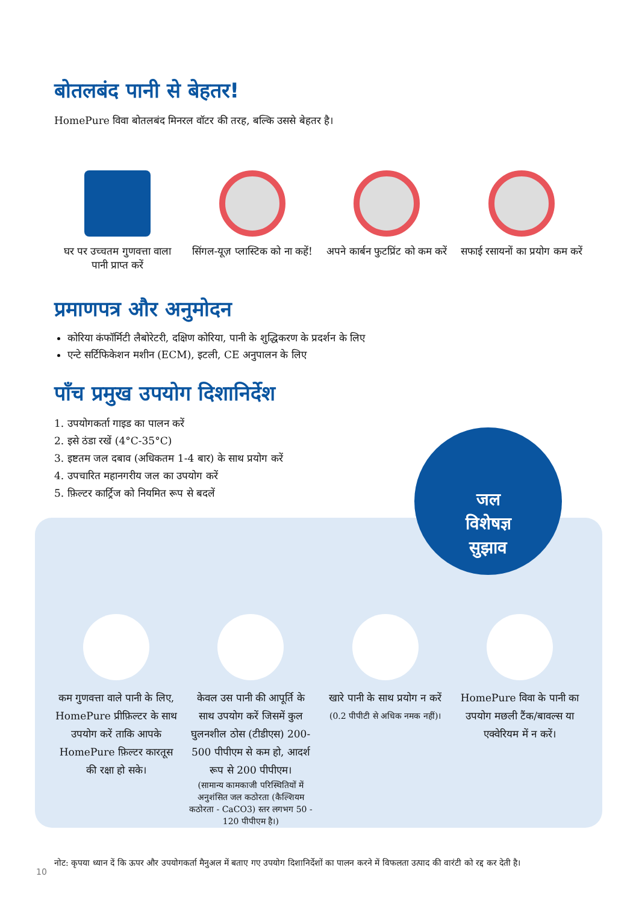जल
विशेषज्ञ
सुझाव
बोतलबंद पानी से बेहतर!
HomePure विवा बोतलबंद मिनरल वॉटर की तरह, बल्कि उससे बेहतर है।
घर पर उच्चतम गुणवत्ता वाला पानी प्राप्त करें
सिंगल-यूज़ प्लास्टिक को ना कहें!
अपने कार्बन फुटप्रिंट को कम करें
सफाई रसायनों का प्रयोग कम करें
प्रमाणपत्र और अनुमोदन
कोरिया कंफॉर्मिटी लैबोरेटरी, दक्षिण कोरिया, पानी के शुद्धिकरण के प्रदर्शन के लिए
एन्टे सर्टिफिकेशन मशीन (ECM), इटली, CE अनुपालन के लिए
पाँच प्रमुख उपयोग दिशानिर्देश
1. उपयोगकर्ता गाइड का पालन करें
2. इसे ठंडा रखें (4°C-35°C)
3. इष्टतम जल दबाव (अधिकतम 1-4 बार) के साथ प्रयोग करें
4. उपचारित महानगरीय जल का उपयोग करें
5. फ़िल्टर कार्ट्रिज को नियमित रूप से बदलें
कम गुणवत्ता वाले पानी के लिए, HomePure प्रीफ़िल्टर के साथ उपयोग करें ताकि आपके HomePure फ़िल्टर कारतूस की रक्षा हो सके।
केवल उस पानी की आपूर्ति के साथ उपयोग करें जिसमें कुल घुलनशील ठोस (टीडीएस) 200-500 पीपीएम से कम हो, आदर्श रूप से 200 पीपीएम।
(सामान्य कामकाजी परिस्थितियों में अनुशंसित जल कठोरता (कैल्शियम कठोरता - CaCO3) स्तर लगभग 50 - 120 पीपीएम है।)
खारे पानी के साथ प्रयोग न करें
(0.2 पीपीटी से अधिक नमक नहीं)।
HomePure विवा के पानी का उपयोग मछली टैंक/बावल्स या एक्वेरियम में न करें।
नोट: कृपया ध्यान दें कि ऊपर और उपयोगकर्ता मैनुअल में बताए गए उपयोग दिशानिर्देशों का पालन करने में विफलता उत्पाद की वारंटी को रद्द कर देती है।
10